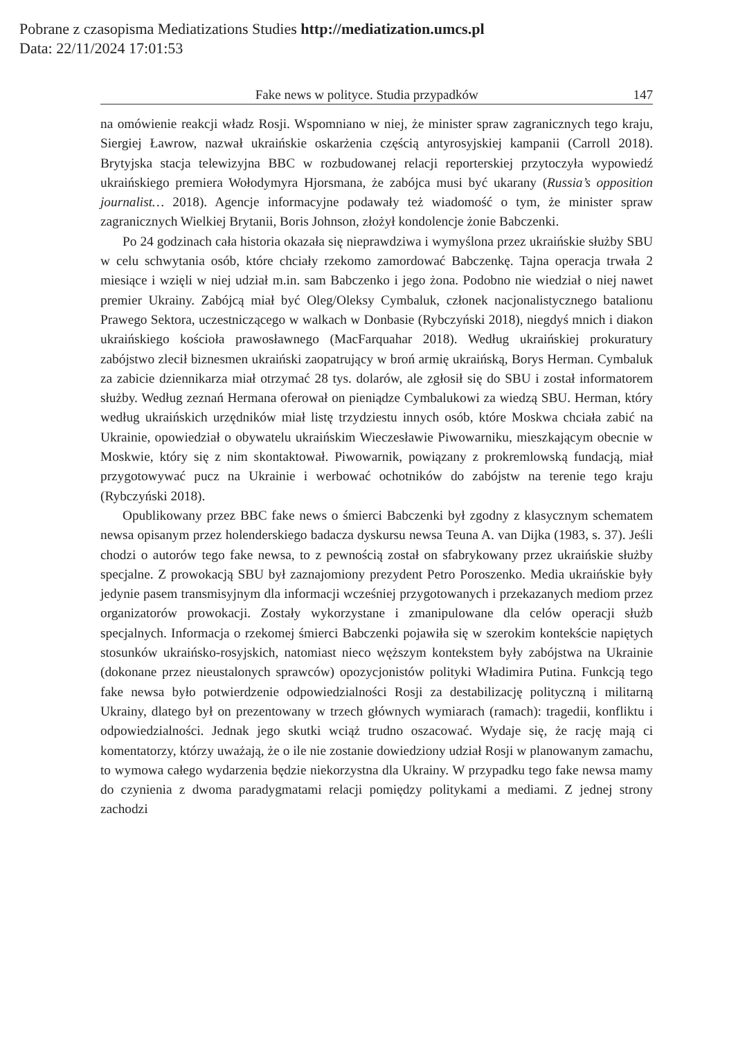Pobrane z czasopisma Mediatizations Studies http://mediatization.umcs.pl
Data: 22/11/2024 17:01:53
Fake news w polityce. Studia przypadków 147
na omówienie reakcji władz Rosji. Wspomniano w niej, że minister spraw zagranicznych tego kraju, Siergiej Ławrow, nazwał ukraińskie oskarżenia częścią antyrosyjskiej kampanii (Carroll 2018). Brytyjska stacja telewizyjna BBC w rozbudowanej relacji reporterskiej przytoczyła wypowiedź ukraińskiego premiera Wołodymyra Hjorsmana, że zabójca musi być ukarany (Russia’s opposition journalist… 2018). Agencje informacyjne podawały też wiadomość o tym, że minister spraw zagranicznych Wielkiej Brytanii, Boris Johnson, złożył kondolencje żonie Babczenki.
Po 24 godzinach cała historia okazała się nieprawdziwa i wymyślona przez ukraińskie służby SBU w celu schwytania osób, które chciały rzekomo zamordować Babczenkę. Tajna operacja trwała 2 miesiące i wzięli w niej udział m.in. sam Babczenko i jego żona. Podobno nie wiedział o niej nawet premier Ukrainy. Zabójcą miał być Oleg/Oleksy Cymbaluk, członek nacjonalistycznego batalionu Prawego Sektora, uczestniczącego w walkach w Donbasie (Rybczyński 2018), niegdyś mnich i diakon ukraińskiego kościoła prawosławnego (MacFarquahar 2018). Według ukraińskiej prokuratury zabójstwo zlecił biznesmen ukraiński zaopatrujący w broń armię ukraińską, Borys Herman. Cymbaluk za zabicie dziennikarza miał otrzymać 28 tys. dolarów, ale zgłosił się do SBU i został informatorem służby. Według zeznań Hermana oferował on pieniądze Cymbalukowi za wiedzą SBU. Herman, który według ukraińskich urzędników miał listę trzydziestu innych osób, które Moskwa chciała zabić na Ukrainie, opowiedział o obywatelu ukraińskim Wieczesławie Piwowarniku, mieszkającym obecnie w Moskwie, który się z nim skontaktował. Piwowarnik, powiązany z prokremlowską fundacją, miał przygotowywać pucz na Ukrainie i werbować ochotników do zabójstw na terenie tego kraju (Rybczyński 2018).
Opublikowany przez BBC fake news o śmierci Babczenki był zgodny z klasycznym schematem newsa opisanym przez holenderskiego badacza dyskursu newsa Teuna A. van Dijka (1983, s. 37). Jeśli chodzi o autorów tego fake newsa, to z pewnością został on sfabrykowany przez ukraińskie służby specjalne. Z prowokacją SBU był zaznajomiony prezydent Petro Poroszenko. Media ukraińskie były jedynie pasem transmisyjnym dla informacji wcześniej przygotowanych i przekazanych mediom przez organizatorów prowokacji. Zostały wykorzystane i zmanipulowane dla celów operacji służb specjalnych. Informacja o rzekomej śmierci Babczenki pojawiła się w szerokim kontekście napiętych stosunków ukraińsko-rosyjskich, natomiast nieco węższym kontekstem były zabójstwa na Ukrainie (dokonane przez nieustalonych sprawców) opozycjonistów polityki Władimira Putina. Funkcją tego fake newsa było potwierdzenie odpowiedzialności Rosji za destabilizację polityczną i militarną Ukrainy, dlatego był on prezentowany w trzech głównych wymiarach (ramach): tragedii, konfliktu i odpowiedzialności. Jednak jego skutki wciąż trudno oszacować. Wydaje się, że rację mają ci komentatorzy, którzy uważają, że o ile nie zostanie dowiedziony udział Rosji w planowanym zamachu, to wymowa całego wydarzenia będzie niekorzystna dla Ukrainy. W przypadku tego fake newsa mamy do czynienia z dwoma paradygmatami relacji pomiędzy politykami a mediami. Z jednej strony zachodzi